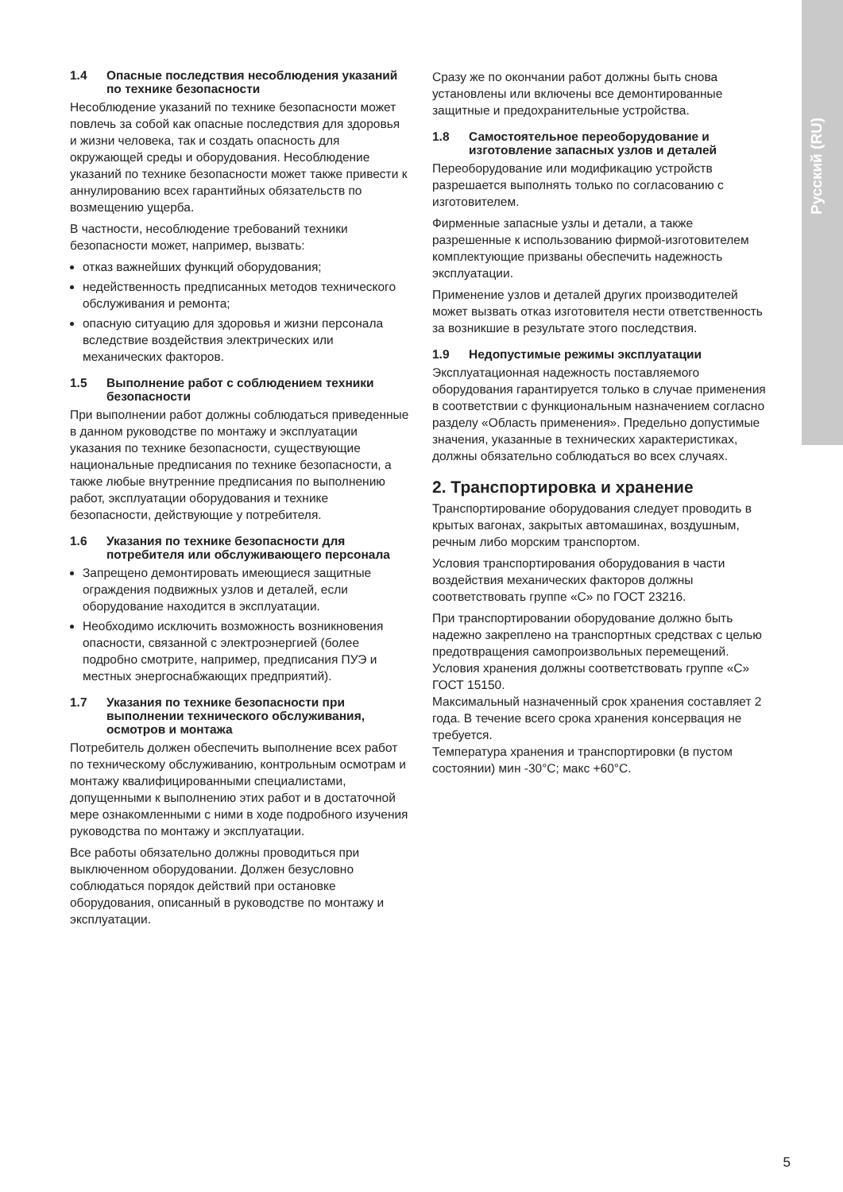Русский (RU)
1.4 Опасные последствия несоблюдения указаний по технике безопасности
Несоблюдение указаний по технике безопасности может повлечь за собой как опасные последствия для здоровья и жизни человека, так и создать опасность для окружающей среды и оборудования. Несоблюдение указаний по технике безопасности может также привести к аннулированию всех гарантийных обязательств по возмещению ущерба.
В частности, несоблюдение требований техники безопасности может, например, вызвать:
отказ важнейших функций оборудования;
недейственность предписанных методов технического обслуживания и ремонта;
опасную ситуацию для здоровья и жизни персонала вследствие воздействия электрических или механических факторов.
1.5 Выполнение работ с соблюдением техники безопасности
При выполнении работ должны соблюдаться приведенные в данном руководстве по монтажу и эксплуатации указания по технике безопасности, существующие национальные предписания по технике безопасности, а также любые внутренние предписания по выполнению работ, эксплуатации оборудования и технике безопасности, действующие у потребителя.
1.6 Указания по технике безопасности для потребителя или обслуживающего персонала
Запрещено демонтировать имеющиеся защитные ограждения подвижных узлов и деталей, если оборудование находится в эксплуатации.
Необходимо исключить возможность возникновения опасности, связанной с электроэнергией (более подробно смотрите, например, предписания ПУЭ и местных энергоснабжающих предприятий).
1.7 Указания по технике безопасности при выполнении технического обслуживания, осмотров и монтажа
Потребитель должен обеспечить выполнение всех работ по техническому обслуживанию, контрольным осмотрам и монтажу квалифицированными специалистами, допущенными к выполнению этих работ и в достаточной мере ознакомленными с ними в ходе подробного изучения руководства по монтажу и эксплуатации.
Все работы обязательно должны проводиться при выключенном оборудовании. Должен безусловно соблюдаться порядок действий при остановке оборудования, описанный в руководстве по монтажу и эксплуатации.
Сразу же по окончании работ должны быть снова установлены или включены все демонтированные защитные и предохранительные устройства.
1.8 Самостоятельное переоборудование и изготовление запасных узлов и деталей
Переоборудование или модификацию устройств разрешается выполнять только по согласованию с изготовителем.
Фирменные запасные узлы и детали, а также разрешенные к использованию фирмой-изготовителем комплектующие призваны обеспечить надежность эксплуатации.
Применение узлов и деталей других производителей может вызвать отказ изготовителя нести ответственность за возникшие в результате этого последствия.
1.9 Недопустимые режимы эксплуатации
Эксплуатационная надежность поставляемого оборудования гарантируется только в случае применения в соответствии с функциональным назначением согласно разделу «Область применения». Предельно допустимые значения, указанные в технических характеристиках, должны обязательно соблюдаться во всех случаях.
2. Транспортировка и хранение
Транспортирование оборудования следует проводить в крытых вагонах, закрытых автомашинах, воздушным, речным либо морским транспортом.
Условия транспортирования оборудования в части воздействия механических факторов должны соответствовать группе «С» по ГОСТ 23216.
При транспортировании оборудование должно быть надежно закреплено на транспортных средствах с целью предотвращения самопроизвольных перемещений.
Условия хранения должны соответствовать группе «С» ГОСТ 15150.
Максимальный назначенный срок хранения составляет 2 года. В течение всего срока хранения консервация не требуется.
Температура хранения и транспортировки (в пустом состоянии) мин -30°C; макс +60°C.
5